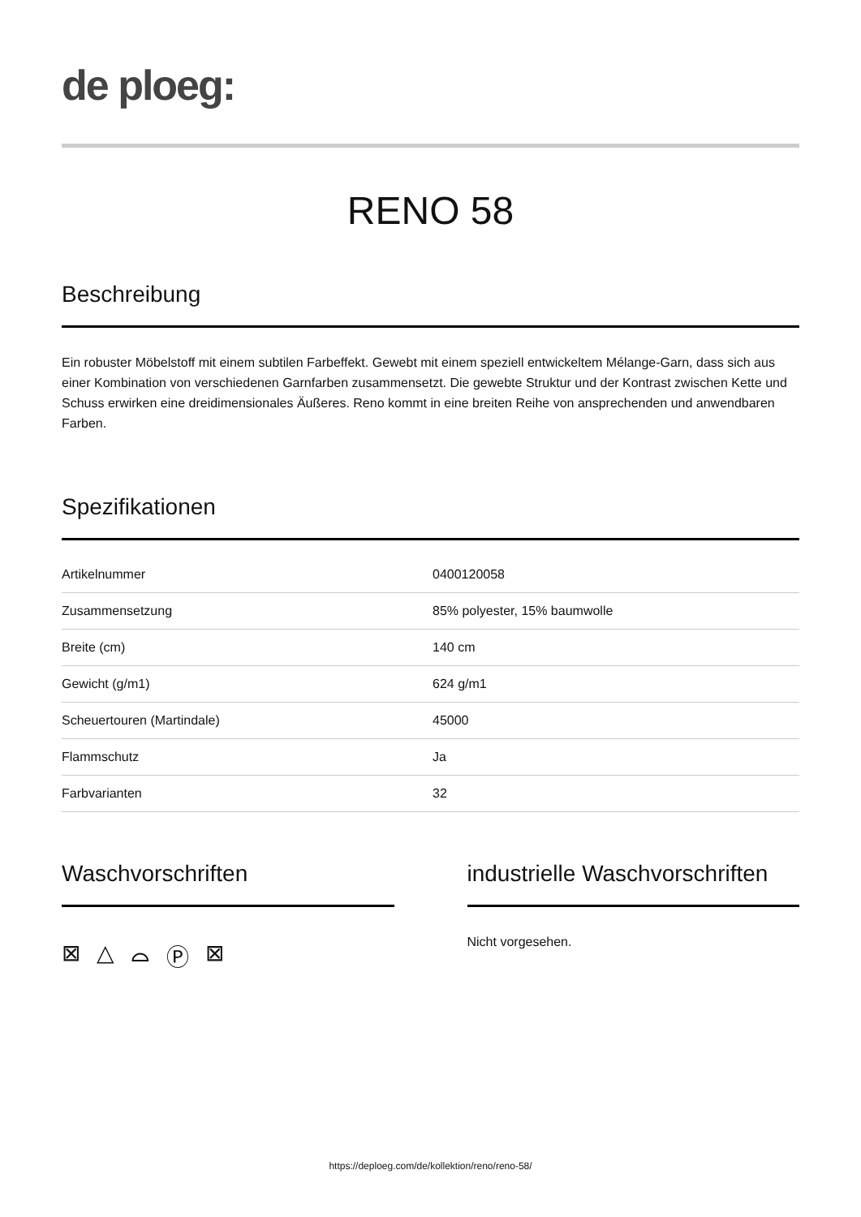de ploeg:
RENO 58
Beschreibung
Ein robuster Möbelstoff mit einem subtilen Farbeffekt. Gewebt mit einem speziell entwickeltem Mélange-Garn, dass sich aus einer Kombination von verschiedenen Garnfarben zusammensetzt. Die gewebte Struktur und der Kontrast zwischen Kette und Schuss erwirken eine dreidimensionales Äußeres. Reno kommt in eine breiten Reihe von ansprechenden und anwendbaren Farben.
Spezifikationen
| Artikelnummer | 0400120058 |
| Zusammensetzung | 85% polyester, 15% baumwolle |
| Breite (cm) | 140 cm |
| Gewicht (g/m1) | 624 g/m1 |
| Scheuertouren (Martindale) | 45000 |
| Flammschutz | Ja |
| Farbvarianten | 32 |
Waschvorschriften
⊠ △ ⌓ Ⓟ ⊠
industrielle Waschvorschriften
Nicht vorgesehen.
https://deploeg.com/de/kollektion/reno/reno-58/